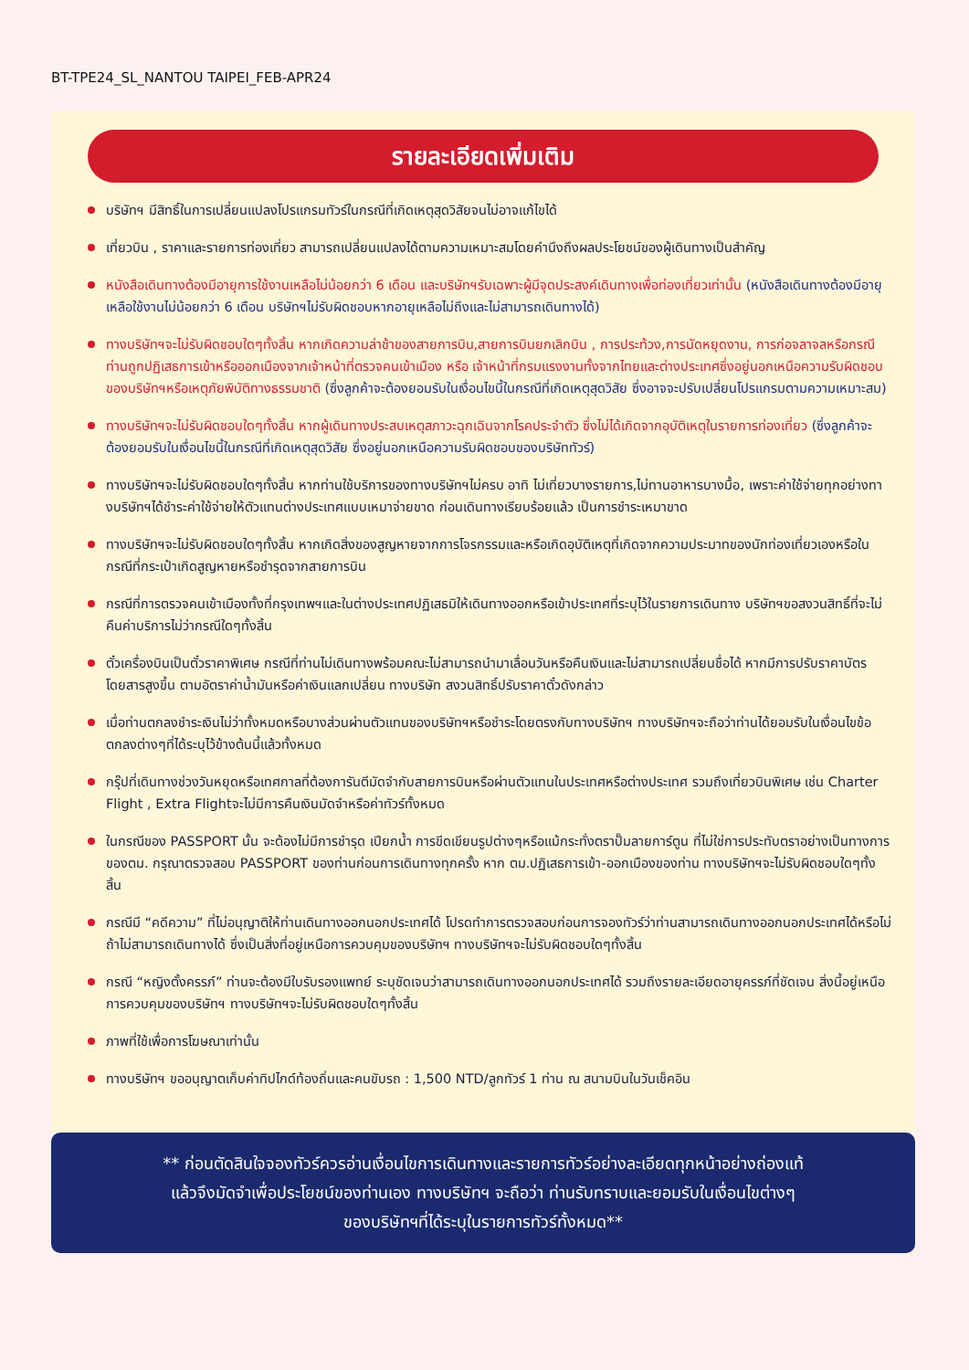BT-TPE24_SL_NANTOU TAIPEI_FEB-APR24
รายละเอียดเพิ่มเติม
บริษัทฯ มีสิทธิ์ในการเปลี่ยนแปลงโปรแกรมทัวร์ในกรณีที่เกิดเหตุสุดวิสัยจนไม่อาจแก้ไขได้
เที่ยวบิน , ราคาและรายการท่องเที่ยว สามารถเปลี่ยนแปลงได้ตามความเหมาะสมโดยคำนึงถึงผลประโยชน์ของผู้เดินทางเป็นสำคัญ
หนังสือเดินทางต้องมีอายุการใช้งานเหลือไม่น้อยกว่า 6 เดือน และบริษัทฯรับเฉพาะผู้มีจุดประสงค์เดินทางเพื่อท่องเที่ยวเท่านั้น (หนังสือเดินทางต้องมีอายุเหลือใช้งานไม่น้อยกว่า 6 เดือน บริษัทฯไม่รับผิดชอบหากอายุเหลือไม่ถึงและไม่สามารถเดินทางได้)
ทางบริษัทฯจะไม่รับผิดชอบใดๆทั้งสิ้น หากเกิดความล่าช้าของสายการบิน,สายการบินยกเลิกบิน , การประท้วง,การนัดหยุดงาน, การก่อจลาจลหรือกรณีท่านถูกปฏิเสธการเข้าหรือออกเมืองจากเจ้าหน้าที่ตรวจคนเข้าเมือง หรือ เจ้าหน้าที่กรมแรงงานทั้งจากไทยและต่างประเทศซึ่งอยู่นอกเหนือความรับผิดชอบของบริษัทฯหรือเหตุภัยพิบัติทางธรรมชาติ (ซึ่งลูกค้าจะต้องยอมรับในเงื่อนไขนี้ในกรณีที่เกิดเหตุสุดวิสัย ซึ่งอาจจะปรับเปลี่ยนโปรแกรมตามความเหมาะสม)
ทางบริษัทฯจะไม่รับผิดชอบใดๆทั้งสิ้น หากผู้เดินทางประสบเหตุสภาวะฉุกเฉินจากโรคประจำตัว ซึ่งไม่ได้เกิดจากอุบัติเหตุในรายการท่องเที่ยว (ซึ่งลูกค้าจะต้องยอมรับในเงื่อนไขนี้ในกรณีที่เกิดเหตุสุดวิสัย ซึ่งอยู่นอกเหนือความรับผิดชอบของบริษัททัวร์)
ทางบริษัทฯจะไม่รับผิดชอบใดๆทั้งสิ้น หากท่านใช้บริการของทางบริษัทฯไม่ครบ อาทิ ไม่เที่ยวบางรายการ,ไม่ทานอาหารบางมื้อ, เพราะค่าใช้จ่ายทุกอย่างทางบริษัทฯได้ชำระค่าใช้จ่ายให้ตัวแทนต่างประเทศแบบเหมาจ่ายขาด ก่อนเดินทางเรียบร้อยแล้ว เป็นการชำระเหมาขาด
ทางบริษัทฯจะไม่รับผิดชอบใดๆทั้งสิ้น หากเกิดสิ่งของสูญหายจากการโจรกรรมและหรือเกิดอุบัติเหตุที่เกิดจากความประมาทของนักท่องเที่ยวเองหรือในกรณีที่กระเป๋าเกิดสูญหายหรือชำรุดจากสายการบิน
กรณีที่การตรวจคนเข้าเมืองทั้งที่กรุงเทพฯและในต่างประเทศปฏิเสธมิให้เดินทางออกหรือเข้าประเทศที่ระบุไว้ในรายการเดินทาง บริษัทฯขอสงวนสิทธิ์ที่จะไม่คืนค่าบริการไม่ว่ากรณีใดๆทั้งสิ้น
ตั๋วเครื่องบินเป็นตั๋วราคาพิเศษ กรณีที่ท่านไม่เดินทางพร้อมคณะไม่สามารถนำมาเลื่อนวันหรือคืนเงินและไม่สามารถเปลี่ยนชื่อได้ หากมีการปรับราคาบัตรโดยสารสูงขึ้น ตามอัตราค่าน้ำมันหรือค่าเงินแลกเปลี่ยน ทางบริษัท สงวนสิทธิ์ปรับราคาตั๋วดังกล่าว
เมื่อท่านตกลงชำระเงินไม่ว่าทั้งหมดหรือบางส่วนผ่านตัวแทนของบริษัทฯหรือชำระโดยตรงกับทางบริษัทฯ ทางบริษัทฯจะถือว่าท่านได้ยอมรับในเงื่อนไขข้อตกลงต่างๆที่ได้ระบุไว้ข้างต้นนี้แล้วทั้งหมด
กรุ๊ปที่เดินทางช่วงวันหยุดหรือเทศกาลที่ต้องการันตีมัดจำกับสายการบินหรือผ่านตัวแทนในประเทศหรือต่างประเทศ รวมถึงเที่ยวบินพิเศษ เช่น Charter Flight , Extra Flightจะไม่มีการคืนเงินมัดจำหรือค่าทัวร์ทั้งหมด
ในกรณีของ PASSPORT นั้น จะต้องไม่มีการชำรุด เปียกน้ำ การขีดเขียนรูปต่างๆหรือแม้กระทั่งตราปั๊มลายการ์ตูน ที่ไม่ใช่การประทับตราอย่างเป็นทางการของตม. กรุณาตรวจสอบ PASSPORT ของท่านก่อนการเดินทางทุกครั้ง หาก ตม.ปฏิเสธการเข้า-ออกเมืองของท่าน ทางบริษัทฯจะไม่รับผิดชอบใดๆทั้งสิ้น
กรณีมี “คดีความ” ที่ไม่อนุญาติให้ท่านเดินทางออกนอกประเทศได้ โปรดทำการตรวจสอบก่อนการจองทัวร์ว่าท่านสามารถเดินทางออกนอกประเทศได้หรือไม่ ถ้าไม่สามารถเดินทางได้ ซึ่งเป็นสิ่งที่อยู่เหนือการควบคุมของบริษัทฯ ทางบริษัทฯจะไม่รับผิดชอบใดๆทั้งสิ้น
กรณี “หญิงตั้งครรภ์” ท่านจะต้องมีใบรับรองแพทย์ ระบุชัดเจนว่าสามารถเดินทางออกนอกประเทศได้ รวมถึงรายละเอียดอายุครรภ์ที่ชัดเจน สิ่งนี้อยู่เหนือการควบคุมของบริษัทฯ ทางบริษัทฯจะไม่รับผิดชอบใดๆทั้งสิ้น
ภาพที่ใช้เพื่อการโฆษณาเท่านั้น
ทางบริษัทฯ ขออนุญาตเก็บค่าทิปไกด์ท้องถิ่นและคนขับรถ : 1,500 NTD/ลูกทัวร์ 1 ท่าน ณ สนามบินในวันเช็คอิน
** ก่อนตัดสินใจจองทัวร์ควรอ่านเงื่อนไขการเดินทางและรายการทัวร์อย่างละเอียดทุกหน้าอย่างถ่องแท้
แล้วจึงมัดจำเพื่อประโยชน์ของท่านเอง ทางบริษัทฯ จะถือว่า ท่านรับทราบและยอมรับในเงื่อนไขต่างๆ
ของบริษัทฯที่ได้ระบุในรายการทัวร์ทั้งหมด**